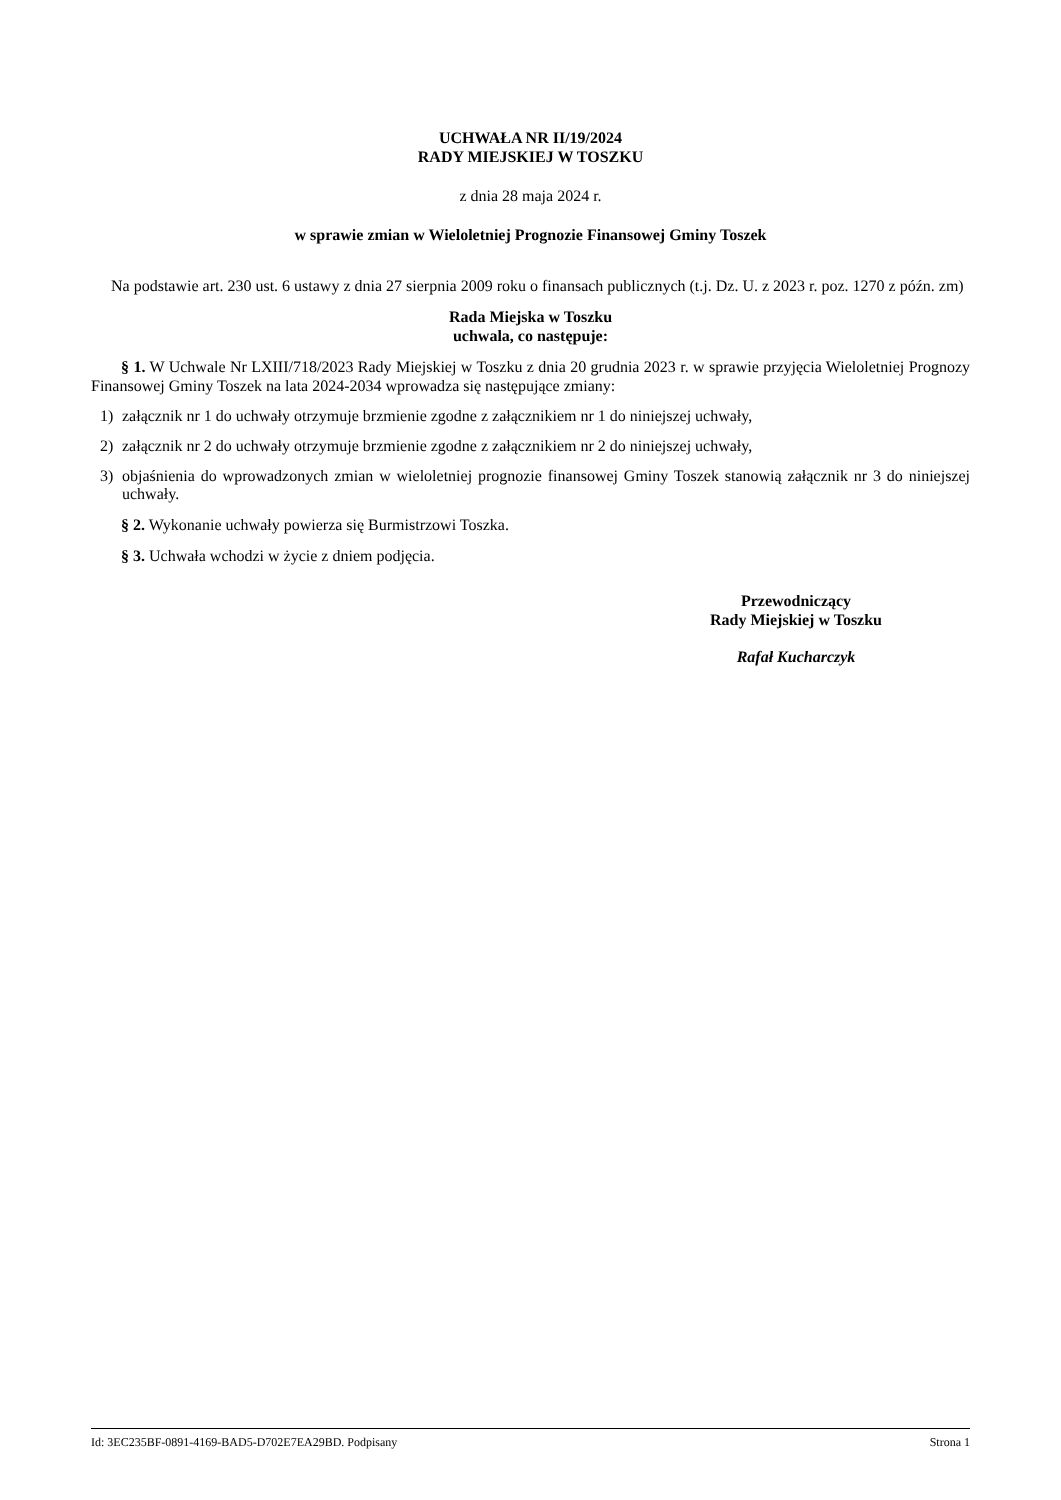UCHWAŁA NR II/19/2024
RADY MIEJSKIEJ W TOSZKU
z dnia 28 maja 2024 r.
w sprawie zmian w Wieloletniej Prognozie Finansowej Gminy Toszek
Na podstawie art. 230 ust. 6 ustawy z dnia 27 sierpnia 2009 roku o finansach publicznych (t.j. Dz. U. z 2023 r. poz. 1270 z późn. zm)
Rada Miejska w Toszku
uchwala, co następuje:
§ 1. W Uchwale Nr LXIII/718/2023 Rady Miejskiej w Toszku z dnia 20 grudnia 2023 r. w sprawie przyjęcia Wieloletniej Prognozy Finansowej Gminy Toszek na lata 2024-2034 wprowadza się następujące zmiany:
1) załącznik nr 1 do uchwały otrzymuje brzmienie zgodne z załącznikiem nr 1 do niniejszej uchwały,
2) załącznik nr 2 do uchwały otrzymuje brzmienie zgodne z załącznikiem nr 2 do niniejszej uchwały,
3) objaśnienia do wprowadzonych zmian w wieloletniej prognozie finansowej Gminy Toszek stanowią załącznik nr 3 do niniejszej uchwały.
§ 2. Wykonanie uchwały powierza się Burmistrzowi Toszka.
§ 3. Uchwała wchodzi w życie z dniem podjęcia.
Przewodniczący
Rady Miejskiej w Toszku
Rafał Kucharczyk
Id: 3EC235BF-0891-4169-BAD5-D702E7EA29BD. Podpisany Strona 1